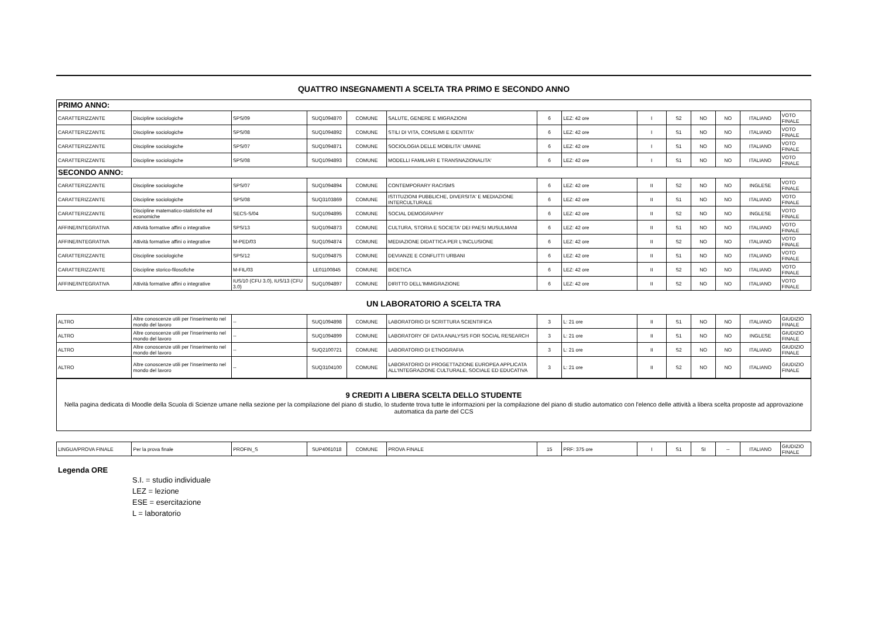QUATTRO INSEGNAMENTI A SCELTA TRA PRIMO E SECONDO ANNO
| PRIMO ANNO: | | | | | | | | | | | | | |
| CARATTERIZZANTE | Discipline sociologiche | SPS/09 | SUQ1094870 | COMUNE | SALUTE, GENERE E MIGRAZIONI | 6 | LEZ: 42 ore | I | S2 | NO | NO | ITALIANO | VOTO FINALE |
| CARATTERIZZANTE | Discipline sociologiche | SPS/08 | SUQ1094892 | COMUNE | STILI DI VITA, CONSUMI E IDENTITA' | 6 | LEZ: 42 ore | I | S1 | NO | NO | ITALIANO | VOTO FINALE |
| CARATTERIZZANTE | Discipline sociologiche | SPS/07 | SUQ1094871 | COMUNE | SOCIOLOGIA DELLE MOBILITA' UMANE | 6 | LEZ: 42 ore | I | S1 | NO | NO | ITALIANO | VOTO FINALE |
| CARATTERIZZANTE | Discipline sociologiche | SPS/08 | SUQ1094893 | COMUNE | MODELLI FAMILIARI E TRANSNAZIONALITA' | 6 | LEZ: 42 ore | I | S1 | NO | NO | ITALIANO | VOTO FINALE |
| SECONDO ANNO: | | | | | | | | | | | | | |
| CARATTERIZZANTE | Discipline sociologiche | SPS/07 | SUQ1094894 | COMUNE | CONTEMPORARY RACISMS | 6 | LEZ: 42 ore | II | S2 | NO | NO | INGLESE | VOTO FINALE |
| CARATTERIZZANTE | Discipline sociologiche | SPS/08 | SUQ3103869 | COMUNE | ISTITUZIONI PUBBLICHE, DIVERSITA' E MEDIAZIONE INTERCULTURALE | 6 | LEZ: 42 ore | II | S1 | NO | NO | ITALIANO | VOTO FINALE |
| CARATTERIZZANTE | Discipline matematico-statistiche ed economiche | SECS-S/04 | SUQ1094895 | COMUNE | SOCIAL DEMOGRAPHY | 6 | LEZ: 42 ore | II | S2 | NO | NO | INGLESE | VOTO FINALE |
| AFFINE/INTEGRATIVA | Attività formative affini o integrative | SPS/13 | SUQ1094873 | COMUNE | CULTURA, STORIA E SOCIETA' DEI PAESI MUSULMANI | 6 | LEZ: 42 ore | II | S1 | NO | NO | ITALIANO | VOTO FINALE |
| AFFINE/INTEGRATIVA | Attività formative affini o integrative | M-PED/03 | SUQ1094874 | COMUNE | MEDIAZIONE DIDATTICA PER L'INCLUSIONE | 6 | LEZ: 42 ore | II | S2 | NO | NO | ITALIANO | VOTO FINALE |
| CARATTERIZZANTE | Discipline sociologiche | SPS/12 | SUQ1094875 | COMUNE | DEVIANZE E CONFLITTI URBANI | 6 | LEZ: 42 ore | II | S1 | NO | NO | ITALIANO | VOTO FINALE |
| CARATTERIZZANTE | Discipline storico-filosofiche | M-FIL/03 | LE01100845 | COMUNE | BIOETICA | 6 | LEZ: 42 ore | II | S2 | NO | NO | ITALIANO | VOTO FINALE |
| AFFINE/INTEGRATIVA | Attività formative affini o integrative | IUS/10 (CFU 3.0), IUS/13 (CFU 3.0) | SUQ1094897 | COMUNE | DIRITTO DELL'IMMIGRAZIONE | 6 | LEZ: 42 ore | II | S2 | NO | NO | ITALIANO | VOTO FINALE |
UN LABORATORIO A SCELTA TRA
| ALTRO | Altre conoscenze utili per l'inserimento nel mondo del lavoro | -- | SUQ1094898 | COMUNE | LABORATORIO DI SCRITTURA SCIENTIFICA | 3 | L: 21 ore | II | S1 | NO | NO | ITALIANO | GIUDIZIO FINALE |
| ALTRO | Altre conoscenze utili per l'inserimento nel mondo del lavoro | -- | SUQ1094899 | COMUNE | LABORATORY OF DATA ANALYSIS FOR SOCIAL RESEARCH | 3 | L: 21 ore | II | S1 | NO | NO | INGLESE | GIUDIZIO FINALE |
| ALTRO | Altre conoscenze utili per l'inserimento nel mondo del lavoro | -- | SUQ2100721 | COMUNE | LABORATORIO DI ETNOGRAFIA | 3 | L: 21 ore | II | S2 | NO | NO | ITALIANO | GIUDIZIO FINALE |
| ALTRO | Altre conoscenze utili per l'inserimento nel mondo del lavoro | -- | SUQ3104100 | COMUNE | LABORATORIO DI PROGETTAZIONE EUROPEA APPLICATA ALL'INTEGRAZIONE CULTURALE, SOCIALE ED EDUCATIVA | 3 | L: 21 ore | II | S2 | NO | NO | ITALIANO | GIUDIZIO FINALE |
9 CREDITI A LIBERA SCELTA DELLO STUDENTE
Nella pagina dedicata di Moodle della Scuola di Scienze umane nella sezione per la compilazione del piano di studio, lo studente trova tutte le informazioni per la compilazione del piano di studio automatico con l'elenco delle attività a libera scelta proposte ad approvazione automatica da parte del CCS
| LINGUA/PROVA FINALE | Per la prova finale | PROFIN_S | SUP4061018 | COMUNE | PROVA FINALE | 15 | PRF: 375 ore | I | S1 | SI | -- | ITALIANO | GIUDIZIO FINALE |
Legenda ORE
S.I. = studio individuale
LEZ = lezione
ESE = esercitazione
L = laboratorio